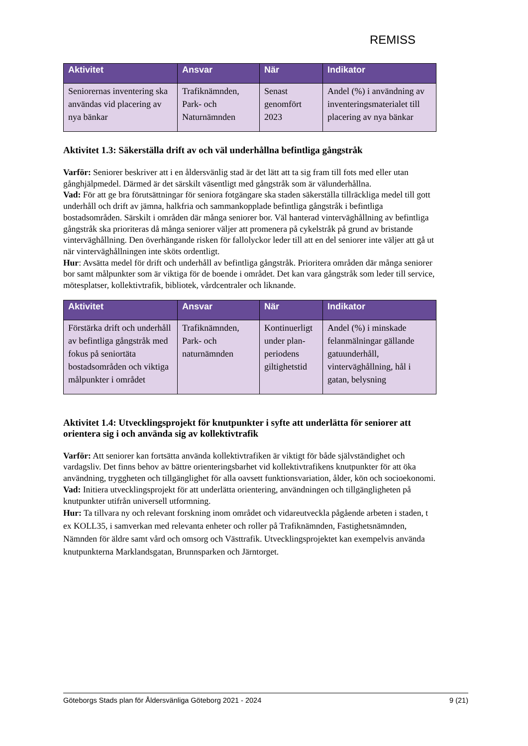REMISS
| Aktivitet | Ansvar | När | Indikator |
| --- | --- | --- | --- |
| Seniorernas inventering ska användas vid placering av nya bänkar | Trafiknämnden, Park- och Naturnämnden | Senast genomfört 2023 | Andel (%) i användning av inventeringsmaterialet till placering av nya bänkar |
Aktivitet 1.3: Säkerställa drift av och väl underhållna befintliga gångstråk
Varför: Seniorer beskriver att i en åldersvänlig stad är det lätt att ta sig fram till fots med eller utan gånghjälpmedel. Därmed är det särskilt väsentligt med gångstråk som är välunderhållna.
Vad: För att ge bra förutsättningar för seniora fotgängare ska staden säkerställa tillräckliga medel till gott underhåll och drift av jämna, halkfria och sammankopplade befintliga gångstråk i befintliga bostadsområden. Särskilt i områden där många seniorer bor. Väl hanterad vinterväghållning av befintliga gångstråk ska prioriteras då många seniorer väljer att promenera på cykelstråk på grund av bristande vinterväghållning. Den överhängande risken för fallolyckor leder till att en del seniorer inte väljer att gå ut när vinterväghållningen inte sköts ordentligt.
Hur: Avsätta medel för drift och underhåll av befintliga gångstråk. Prioritera områden där många seniorer bor samt målpunkter som är viktiga för de boende i området. Det kan vara gångstråk som leder till service, mötesplatser, kollektivtrafik, bibliotek, vårdcentraler och liknande.
| Aktivitet | Ansvar | När | Indikator |
| --- | --- | --- | --- |
| Förstärka drift och underhåll av befintliga gångstråk med fokus på seniortäta bostadsområden och viktiga målpunkter i området | Trafiknämnden, Park- och naturnämnden | Kontinuerligt under plan-periodens giltighetstid | Andel (%) i minskade felanmälningar gällande gatuunderhåll, vinterväghållning, hål i gatan, belysning |
Aktivitet 1.4: Utvecklingsprojekt för knutpunkter i syfte att underlätta för seniorer att orientera sig i och använda sig av kollektivtrafik
Varför: Att seniorer kan fortsätta använda kollektivtrafiken är viktigt för både självständighet och vardagsliv. Det finns behov av bättre orienteringsbarhet vid kollektivtrafikens knutpunkter för att öka användning, tryggheten och tillgänglighet för alla oavsett funktionsvariation, ålder, kön och socioekonomi.
Vad: Initiera utvecklingsprojekt för att underlätta orientering, användningen och tillgängligheten på knutpunkter utifrån universell utformning.
Hur: Ta tillvara ny och relevant forskning inom området och vidareutveckla pågående arbeten i staden, t ex KOLL35, i samverkan med relevanta enheter och roller på Trafiknämnden, Fastighetsnämnden, Nämnden för äldre samt vård och omsorg och Västtrafik. Utvecklingsprojektet kan exempelvis använda knutpunkterna Marklandsgatan, Brunnsparken och Järntorget.
Göteborgs Stads plan för Åldersvänliga Göteborg 2021 - 2024 9 (21)